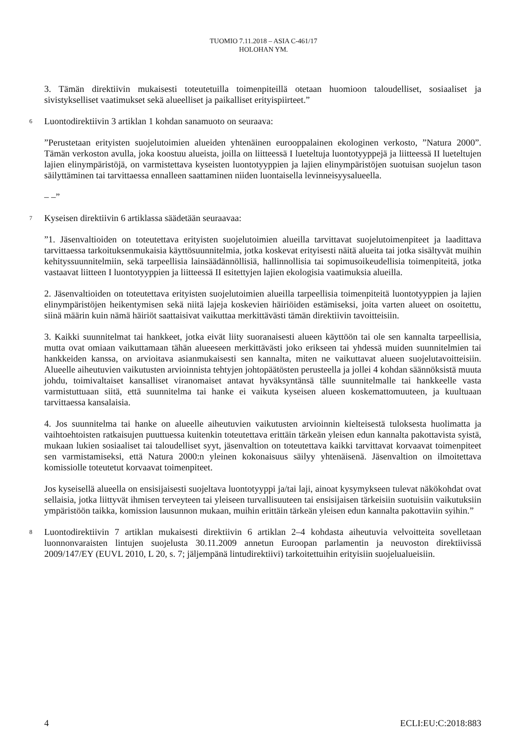TUOMIO 7.11.2018 – ASIA C-461/17
HOLOHAN YM.
3. Tämän direktiivin mukaisesti toteutetuilla toimenpiteillä otetaan huomioon taloudelliset, sosiaaliset ja sivistykselliset vaatimukset sekä alueelliset ja paikalliset erityispiirteet.”
6
Luontodirektiivin 3 artiklan 1 kohdan sanamuoto on seuraava:
”Perustetaan erityisten suojelutoimien alueiden yhtenäinen eurooppalainen ekologinen verkosto, ”Natura 2000”. Tämän verkoston avulla, joka koostuu alueista, joilla on liitteessä I lueteltuja luontotyyppejä ja liitteessä II lueteltujen lajien elinympäristöjä, on varmistettava kyseisten luontotyyppien ja lajien elinympäristöjen suotuisan suojelun tason säilyttäminen tai tarvittaessa ennalleen saattaminen niiden luontaisella levinneisyysalueella.
– –”
7
Kyseisen direktiivin 6 artiklassa säädetään seuraavaa:
”1. Jäsenvaltioiden on toteutettava erityisten suojelutoimien alueilla tarvittavat suojelutoimenpiteet ja laadittava tarvittaessa tarkoituksenmukaisia käyttösuunnitelmia, jotka koskevat erityisesti näitä alueita tai jotka sisältyvät muihin kehityssuunnitelmiin, sekä tarpeellisia lainsäädännöllisiä, hallinnollisia tai sopimusoikeudellisia toimenpiteitä, jotka vastaavat liitteen I luontotyyppien ja liitteessä II esitettyjen lajien ekologisia vaatimuksia alueilla.
2. Jäsenvaltioiden on toteutettava erityisten suojelutoimien alueilla tarpeellisia toimenpiteitä luontotyyppien ja lajien elinympäristöjen heikentymisen sekä niitä lajeja koskevien häiriöiden estämiseksi, joita varten alueet on osoitettu, siinä määrin kuin nämä häiriöt saattaisivat vaikuttaa merkittävästi tämän direktiivin tavoitteisiin.
3. Kaikki suunnitelmat tai hankkeet, jotka eivät liity suoranaisesti alueen käyttöön tai ole sen kannalta tarpeellisia, mutta ovat omiaan vaikuttamaan tähän alueeseen merkittävästi joko erikseen tai yhdessä muiden suunnitelmien tai hankkeiden kanssa, on arvioitava asianmukaisesti sen kannalta, miten ne vaikuttavat alueen suojelutavoitteisiin. Alueelle aiheutuvien vaikutusten arvioinnista tehtyjen johtopäätösten perusteella ja jollei 4 kohdan säännöksistä muuta johdu, toimivaltaiset kansalliset viranomaiset antavat hyväksyntänsä tälle suunnitelmalle tai hankkeelle vasta varmistuttuaan siitä, että suunnitelma tai hanke ei vaikuta kyseisen alueen koskemattomuuteen, ja kuultuaan tarvittaessa kansalaisia.
4. Jos suunnitelma tai hanke on alueelle aiheutuvien vaikutusten arvioinnin kielteisestä tuloksesta huolimatta ja vaihtoehtoisten ratkaisujen puuttuessa kuitenkin toteutettava erittäin tärkeän yleisen edun kannalta pakottavista syistä, mukaan lukien sosiaaliset tai taloudelliset syyt, jäsenvaltion on toteutettava kaikki tarvittavat korvaavat toimenpiteet sen varmistamiseksi, että Natura 2000:n yleinen kokonaisuus säilyy yhtenäisenä. Jäsenvaltion on ilmoitettava komissiolle toteutetut korvaavat toimenpiteet.
Jos kyseisellä alueella on ensisijaisesti suojeltava luontotyyppi ja/tai laji, ainoat kysymykseen tulevat näkökohdat ovat sellaisia, jotka liittyvät ihmisen terveyteen tai yleiseen turvallisuuteen tai ensisijaisen tärkeisiin suotuisiin vaikutuksiin ympäristöön taikka, komission lausunnon mukaan, muihin erittäin tärkeän yleisen edun kannalta pakottaviin syihin.”
8
Luontodirektiivin 7 artiklan mukaisesti direktiivin 6 artiklan 2–4 kohdasta aiheutuvia velvoitteita sovelletaan luonnonvaraisten lintujen suojelusta 30.11.2009 annetun Euroopan parlamentin ja neuvoston direktiivissä 2009/147/EY (EUVL 2010, L 20, s. 7; jäljempänä lintudirektiivi) tarkoitettuihin erityisiin suojelualueisiin.
4 ECLI:EU:C:2018:883